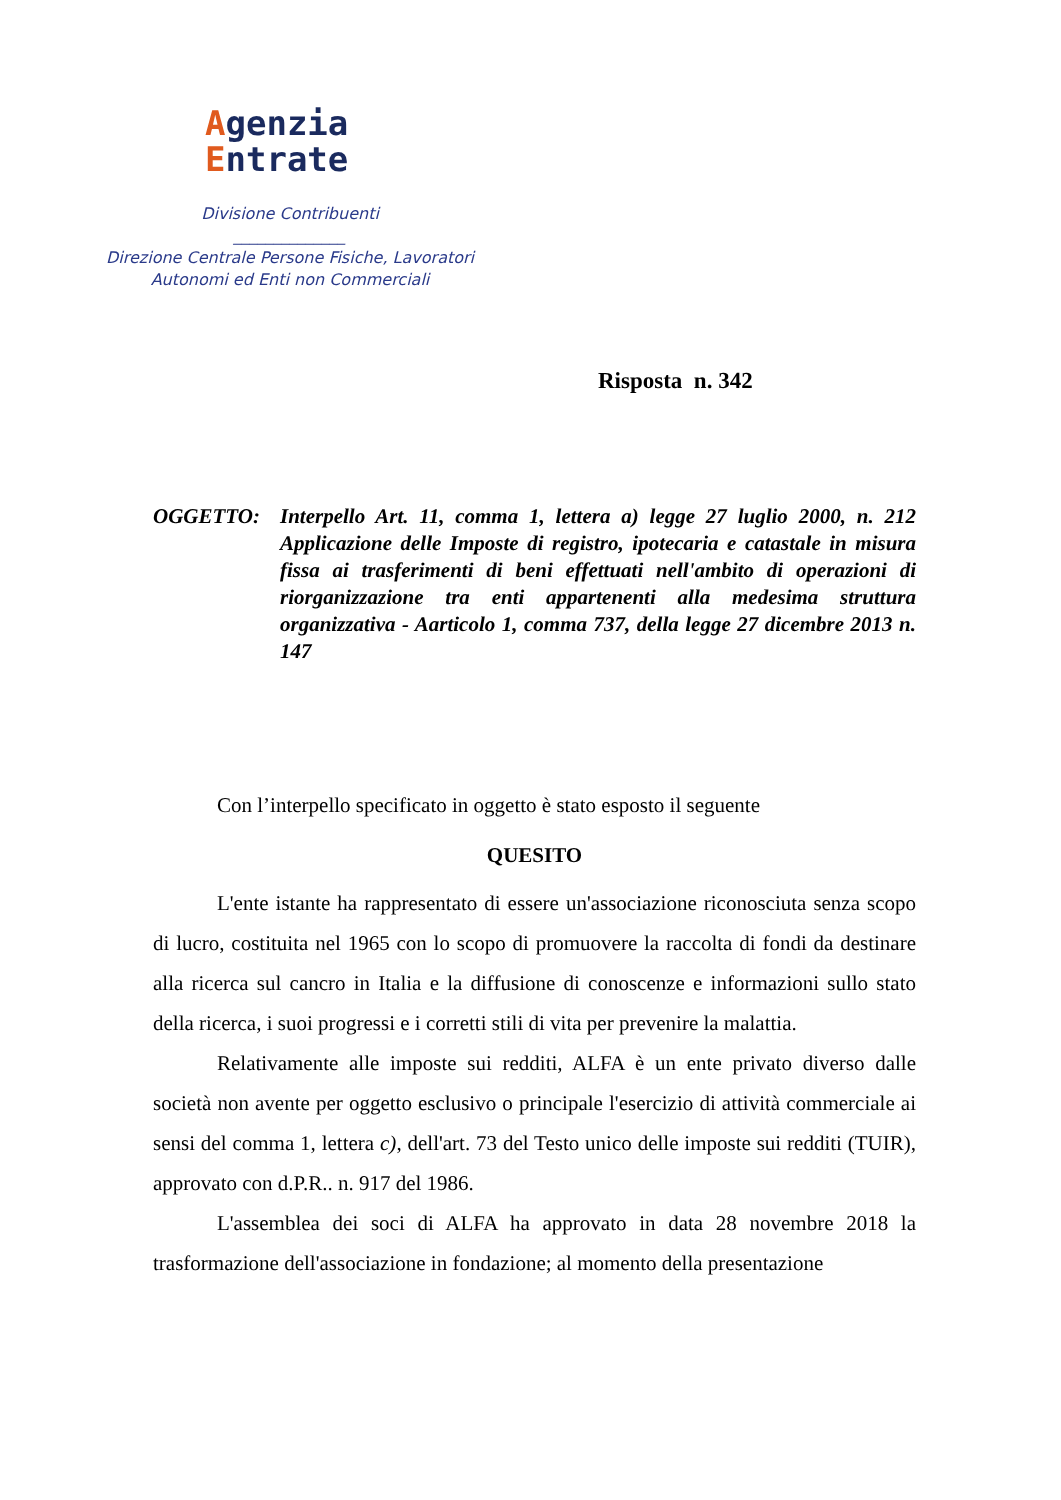Agenzia
Entrate
Divisione Contribuenti
______________
Direzione Centrale Persone Fisiche, Lavoratori
Autonomi ed Enti non Commerciali
Risposta n. 342
OGGETTO: Interpello Art. 11, comma 1, lettera a) legge 27 luglio 2000, n. 212 Applicazione delle Imposte di registro, ipotecaria e catastale in misura fissa ai trasferimenti di beni effettuati nell'ambito di operazioni di riorganizzazione tra enti appartenenti alla medesima struttura organizzativa - Aarticolo 1, comma 737, della legge 27 dicembre 2013 n. 147
Con l’interpello specificato in oggetto è stato esposto il seguente
QUESITO
L'ente istante ha rappresentato di essere un'associazione riconosciuta senza scopo di lucro, costituita nel 1965 con lo scopo di promuovere la raccolta di fondi da destinare alla ricerca sul cancro in Italia e la diffusione di conoscenze e informazioni sullo stato della ricerca, i suoi progressi e i corretti stili di vita per prevenire la malattia.
Relativamente alle imposte sui redditi, ALFA è un ente privato diverso dalle società non avente per oggetto esclusivo o principale l'esercizio di attività commerciale ai sensi del comma 1, lettera c), dell'art. 73 del Testo unico delle imposte sui redditi (TUIR), approvato con d.P.R.. n. 917 del 1986.
L'assemblea dei soci di ALFA ha approvato in data 28 novembre 2018 la trasformazione dell'associazione in fondazione; al momento della presentazione